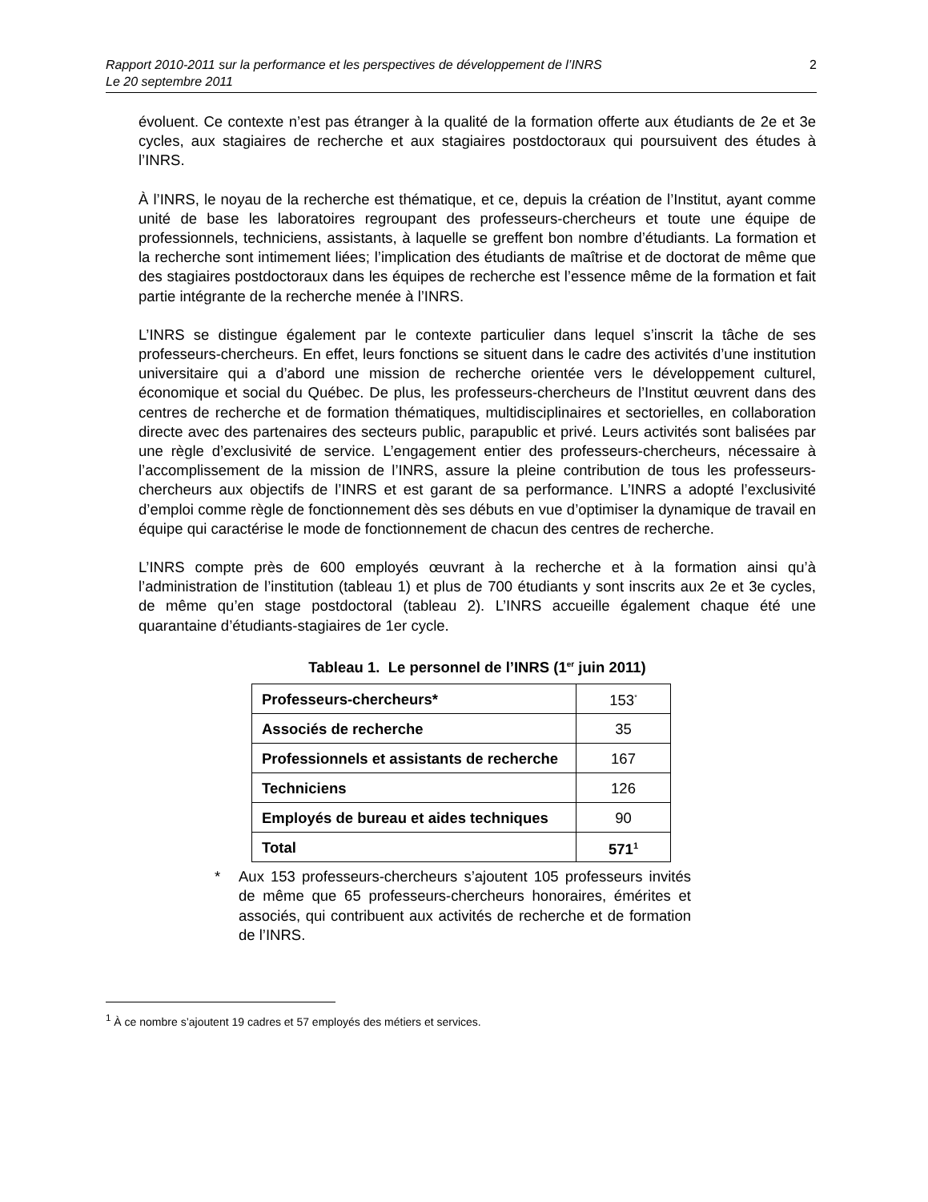Rapport 2010-2011 sur la performance et les perspectives de développement de l’INRS
Le 20 septembre 2011
2
évoluent. Ce contexte n’est pas étranger à la qualité de la formation offerte aux étudiants de 2e et 3e cycles, aux stagiaires de recherche et aux stagiaires postdoctoraux qui poursuivent des études à l’INRS.
À l’INRS, le noyau de la recherche est thématique, et ce, depuis la création de l’Institut, ayant comme unité de base les laboratoires regroupant des professeurs-chercheurs et toute une équipe de professionnels, techniciens, assistants, à laquelle se greffent bon nombre d’étudiants. La formation et la recherche sont intimement liées; l’implication des étudiants de maîtrise et de doctorat de même que des stagiaires postdoctoraux dans les équipes de recherche est l’essence même de la formation et fait partie intégrante de la recherche menée à l’INRS.
L’INRS se distingue également par le contexte particulier dans lequel s’inscrit la tâche de ses professeurs-chercheurs. En effet, leurs fonctions se situent dans le cadre des activités d’une institution universitaire qui a d’abord une mission de recherche orientée vers le développement culturel, économique et social du Québec. De plus, les professeurs-chercheurs de l’Institut œuvrent dans des centres de recherche et de formation thématiques, multidisciplinaires et sectorielles, en collaboration directe avec des partenaires des secteurs public, parapublic et privé. Leurs activités sont balisées par une règle d’exclusivité de service. L’engagement entier des professeurs-chercheurs, nécessaire à l’accomplissement de la mission de l’INRS, assure la pleine contribution de tous les professeurs-chercheurs aux objectifs de l’INRS et est garant de sa performance. L’INRS a adopté l’exclusivité d’emploi comme règle de fonctionnement dès ses débuts en vue d’optimiser la dynamique de travail en équipe qui caractérise le mode de fonctionnement de chacun des centres de recherche.
L’INRS compte près de 600 employés œuvrant à la recherche et à la formation ainsi qu’à l’administration de l’institution (tableau 1) et plus de 700 étudiants y sont inscrits aux 2e et 3e cycles, de même qu’en stage postdoctoral (tableau 2). L’INRS accueille également chaque été une quarantaine d’étudiants-stagiaires de 1er cycle.
Tableau 1. Le personnel de l’INRS (1<sup>er</sup> juin 2011)
| Professeurs-chercheurs* | 153<sup>*</sup> |
| Associés de recherche | 35 |
| Professionnels et assistants de recherche | 167 |
| Techniciens | 126 |
| Employés de bureau et aides techniques | 90 |
| Total | 571<sup>1</sup> |
* Aux 153 professeurs-chercheurs s’ajoutent 105 professeurs invités de même que 65 professeurs-chercheurs honoraires, émérites et associés, qui contribuent aux activités de recherche et de formation de l’INRS.
<sup>1</sup> À ce nombre s’ajoutent 19 cadres et 57 employés des métiers et services.